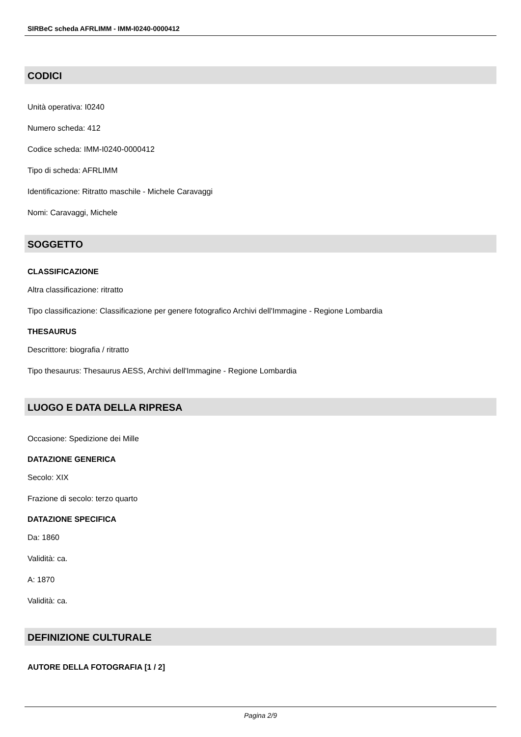SIRBeC scheda AFRLIMM - IMM-I0240-0000412
CODICI
Unità operativa: I0240
Numero scheda: 412
Codice scheda: IMM-I0240-0000412
Tipo di scheda: AFRLIMM
Identificazione: Ritratto maschile - Michele Caravaggi
Nomi: Caravaggi, Michele
SOGGETTO
CLASSIFICAZIONE
Altra classificazione: ritratto
Tipo classificazione: Classificazione per genere fotografico Archivi dell'Immagine - Regione Lombardia
THESAURUS
Descrittore: biografia / ritratto
Tipo thesaurus: Thesaurus AESS, Archivi dell'Immagine - Regione Lombardia
LUOGO E DATA DELLA RIPRESA
Occasione: Spedizione dei Mille
DATAZIONE GENERICA
Secolo: XIX
Frazione di secolo: terzo quarto
DATAZIONE SPECIFICA
Da: 1860
Validità: ca.
A: 1870
Validità: ca.
DEFINIZIONE CULTURALE
AUTORE DELLA FOTOGRAFIA [1 / 2]
Pagina 2/9